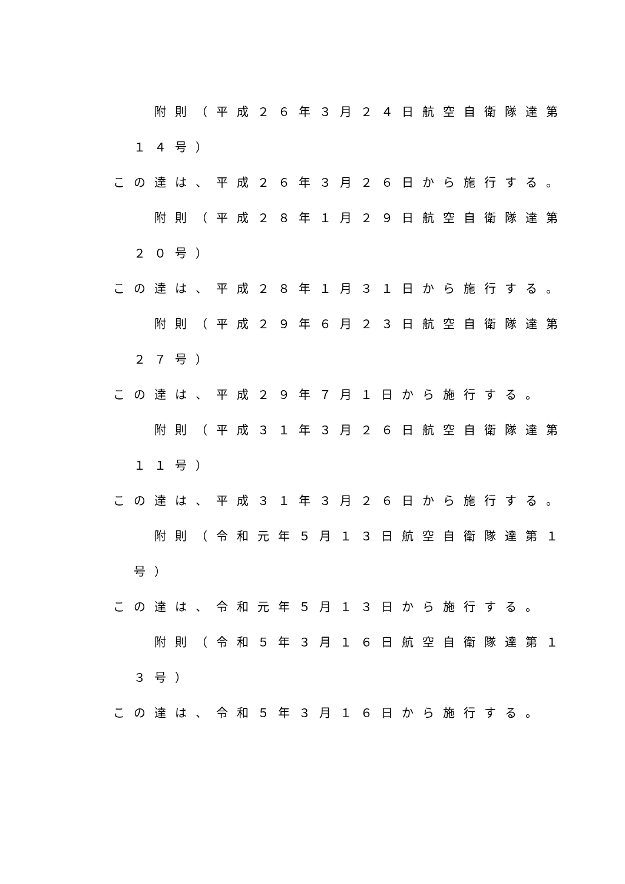附則（平成２６年３月２４日航空自衛隊達第
１４号）
この達は、平成２６年３月２６日から施行する。
附則（平成２８年１月２９日航空自衛隊達第
２０号）
この達は、平成２８年１月３１日から施行する。
附則（平成２９年６月２３日航空自衛隊達第
２７号）
この達は、平成２９年７月１日から施行する。
附則（平成３１年３月２６日航空自衛隊達第
１１号）
この達は、平成３１年３月２６日から施行する。
附則（令和元年５月１３日航空自衛隊達第１
号）
この達は、令和元年５月１３日から施行する。
附則（令和５年３月１６日航空自衛隊達第１
３号）
この達は、令和５年３月１６日から施行する。